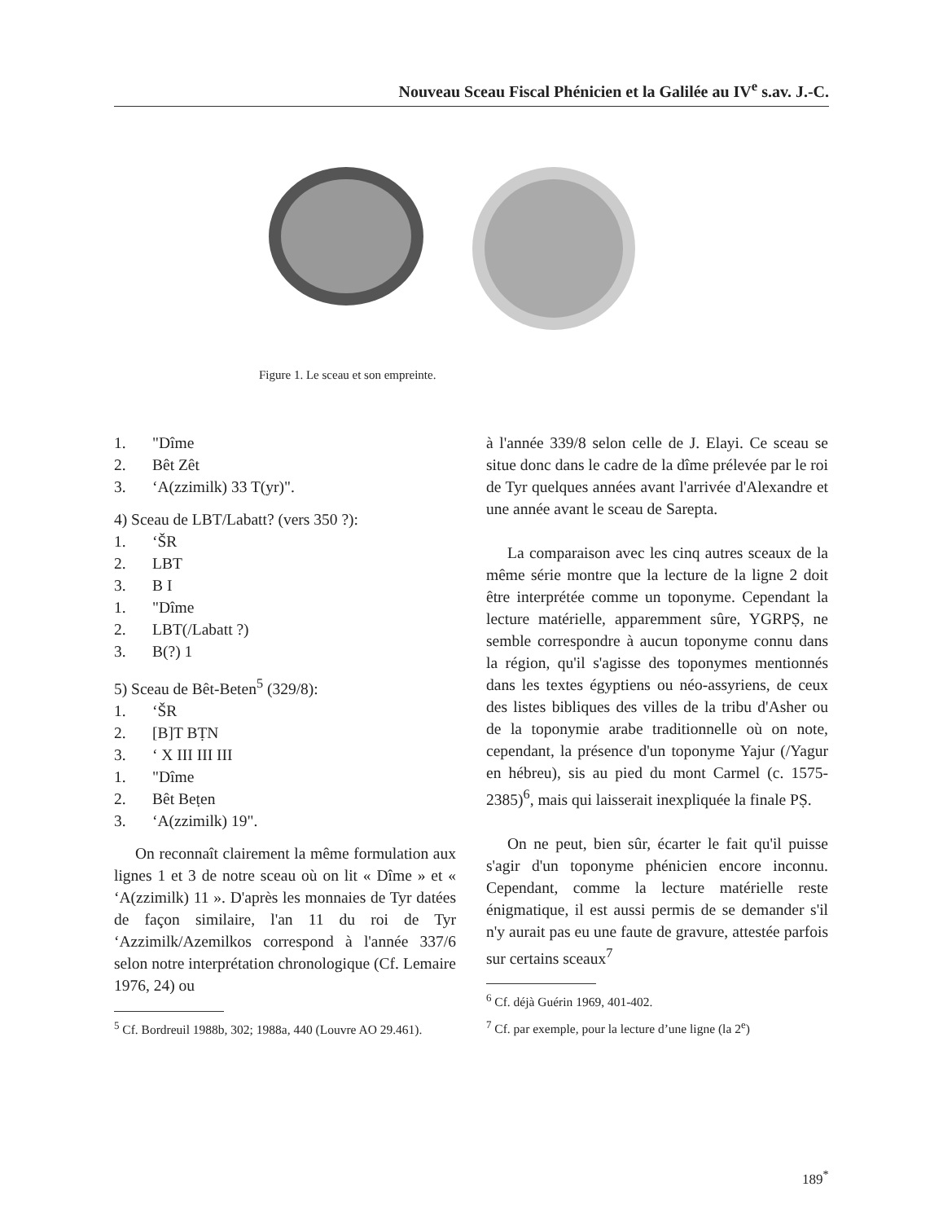Nouveau Sceau Fiscal Phénicien et la Galilée au IV<sup>e</sup> s.av. J.-C.
Figure 1. Le sceau et son empreinte.
1. "Dîme
2. Bêt Zêt
3. ‘A(zzimilk) 33 T(yr)".
4) Sceau de LBT/Labatt? (vers 350 ?):
1. ‘ŠR
2. LBT
3. B I
1. "Dîme
2. LBT(/Labatt ?)
3. B(?) 1
5) Sceau de Bêt-Beten<sup>5</sup> (329/8):
1. ‘ŠR
2. [B]T BṬN
3. ‘ X III III III
1. "Dîme
2. Bêt Beṭen
3. ‘A(zzimilk) 19".
On reconnaît clairement la même formulation aux lignes 1 et 3 de notre sceau où on lit « Dîme » et « ‘A(zzimilk) 11 ». D'après les monnaies de Tyr datées de façon similaire, l'an 11 du roi de Tyr ‘Azzimilk/Azemilkos correspond à l'année 337/6 selon notre interprétation chronologique (Cf. Lemaire 1976, 24) ou
<sup>5</sup> Cf. Bordreuil 1988b, 302; 1988a, 440 (Louvre AO 29.461).
à l'année 339/8 selon celle de J. Elayi. Ce sceau se situe donc dans le cadre de la dîme prélevée par le roi de Tyr quelques années avant l'arrivée d'Alexandre et une année avant le sceau de Sarepta.
La comparaison avec les cinq autres sceaux de la même série montre que la lecture de la ligne 2 doit être interprétée comme un toponyme. Cependant la lecture matérielle, apparemment sûre, YGRPṢ, ne semble correspondre à aucun toponyme connu dans la région, qu'il s'agisse des toponymes mentionnés dans les textes égyptiens ou néo-assyriens, de ceux des listes bibliques des villes de la tribu d'Asher ou de la toponymie arabe traditionnelle où on note, cependant, la présence d'un toponyme Yajur (/Yagur en hébreu), sis au pied du mont Carmel (c. 1575-2385)<sup>6</sup>, mais qui laisserait inexpliquée la finale PṢ.
On ne peut, bien sûr, écarter le fait qu'il puisse s'agir d'un toponyme phénicien encore inconnu. Cependant, comme la lecture matérielle reste énigmatique, il est aussi permis de se demander s'il n'y aurait pas eu une faute de gravure, attestée parfois sur certains sceaux<sup>7</sup>
<sup>6</sup> Cf. déjà Guérin 1969, 401-402.
<sup>7</sup> Cf. par exemple, pour la lecture d’une ligne (la 2<sup>e</sup>)
189<sup>*</sup>